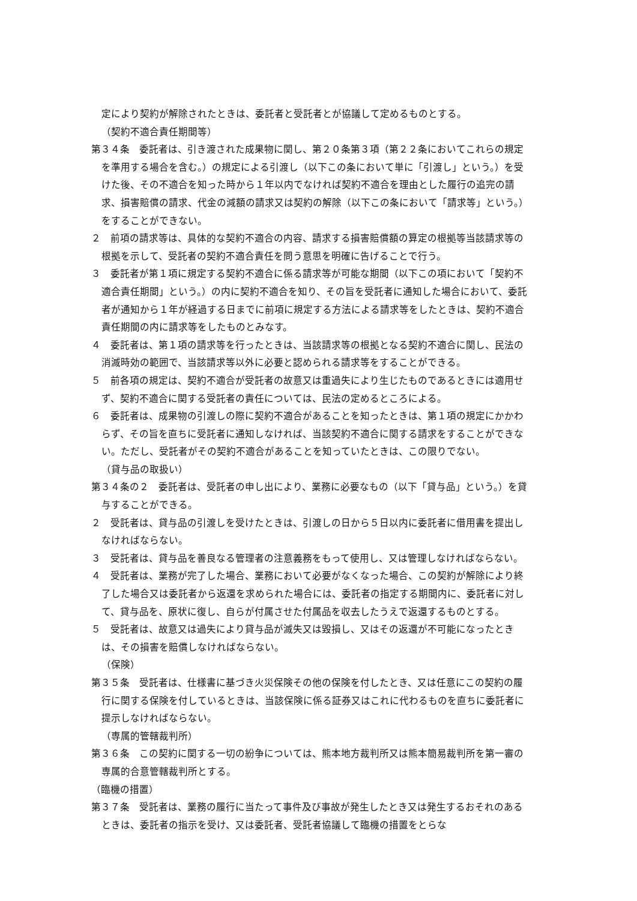定により契約が解除されたときは、委託者と受託者とが協議して定めるものとする。
（契約不適合責任期間等）
第３４条　委託者は、引き渡された成果物に関し、第２０条第３項（第２２条においてこれらの規定を準用する場合を含む。）の規定による引渡し（以下この条において単に「引渡し」という。）を受けた後、その不適合を知った時から１年以内でなければ契約不適合を理由とした履行の追完の請求、損害賠償の請求、代金の減額の請求又は契約の解除（以下この条において「請求等」という。）をすることができない。
２　前項の請求等は、具体的な契約不適合の内容、請求する損害賠償額の算定の根拠等当該請求等の根拠を示して、受託者の契約不適合責任を問う意思を明確に告げることで行う。
３　委託者が第１項に規定する契約不適合に係る請求等が可能な期間（以下この項において「契約不適合責任期間」という。）の内に契約不適合を知り、その旨を受託者に通知した場合において、委託者が通知から１年が経過する日までに前項に規定する方法による請求等をしたときは、契約不適合責任期間の内に請求等をしたものとみなす。
４　委託者は、第１項の請求等を行ったときは、当該請求等の根拠となる契約不適合に関し、民法の消滅時効の範囲で、当該請求等以外に必要と認められる請求等をすることができる。
５　前各項の規定は、契約不適合が受託者の故意又は重過失により生じたものであるときには適用せず、契約不適合に関する受託者の責任については、民法の定めるところによる。
６　委託者は、成果物の引渡しの際に契約不適合があることを知ったときは、第１項の規定にかかわらず、その旨を直ちに受託者に通知しなければ、当該契約不適合に関する請求をすることができない。ただし、受託者がその契約不適合があることを知っていたときは、この限りでない。
（貸与品の取扱い）
第３４条の２　委託者は、受託者の申し出により、業務に必要なもの（以下「貸与品」という。）を貸与することができる。
２　受託者は、貸与品の引渡しを受けたときは、引渡しの日から５日以内に委託者に借用書を提出しなければならない。
３　受託者は、貸与品を善良なる管理者の注意義務をもって使用し、又は管理しなければならない。
４　受託者は、業務が完了した場合、業務において必要がなくなった場合、この契約が解除により終了した場合又は委託者から返還を求められた場合には、委託者の指定する期間内に、委託者に対して、貸与品を、原状に復し、自らが付属させた付属品を収去したうえで返還するものとする。
５　受託者は、故意又は過失により貸与品が滅失又は毀損し、又はその返還が不可能になったときは、その損害を賠償しなければならない。
（保険）
第３５条　受託者は、仕様書に基づき火災保険その他の保険を付したとき、又は任意にこの契約の履行に関する保険を付しているときは、当該保険に係る証券又はこれに代わるものを直ちに委託者に提示しなければならない。
（専属的管轄裁判所）
第３６条　この契約に関する一切の紛争については、熊本地方裁判所又は熊本簡易裁判所を第一審の専属的合意管轄裁判所とする。
（臨機の措置）
第３７条　受託者は、業務の履行に当たって事件及び事故が発生したとき又は発生するおそれのあるときは、委託者の指示を受け、又は委託者、受託者協議して臨機の措置をとらな